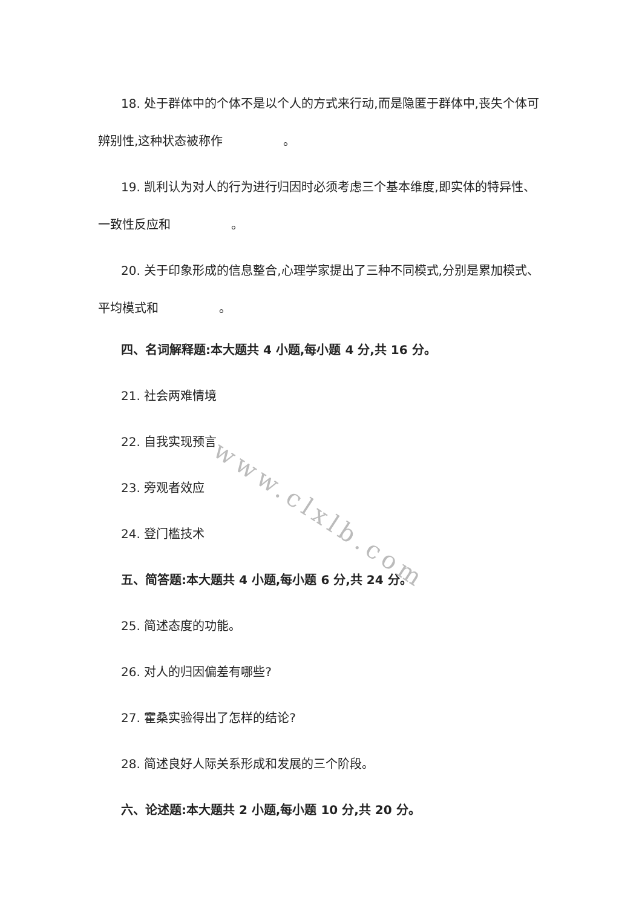18. 处于群体中的个体不是以个人的方式来行动,而是隐匿于群体中,丧失个体可辨别性,这种状态被称作     。
19. 凯利认为对人的行为进行归因时必须考虑三个基本维度,即实体的特异性、一致性反应和     。
20. 关于印象形成的信息整合,心理学家提出了三种不同模式,分别是累加模式、平均模式和     。
四、名词解释题:本大题共 4 小题,每小题 4 分,共 16 分。
21. 社会两难情境
22. 自我实现预言
23. 旁观者效应
24. 登门槛技术
五、简答题:本大题共 4 小题,每小题 6 分,共 24 分。
25. 简述态度的功能。
26. 对人的归因偏差有哪些?
27. 霍桑实验得出了怎样的结论?
28. 简述良好人际关系形成和发展的三个阶段。
六、论述题:本大题共 2 小题,每小题 10 分,共 20 分。
www.clxlb.com